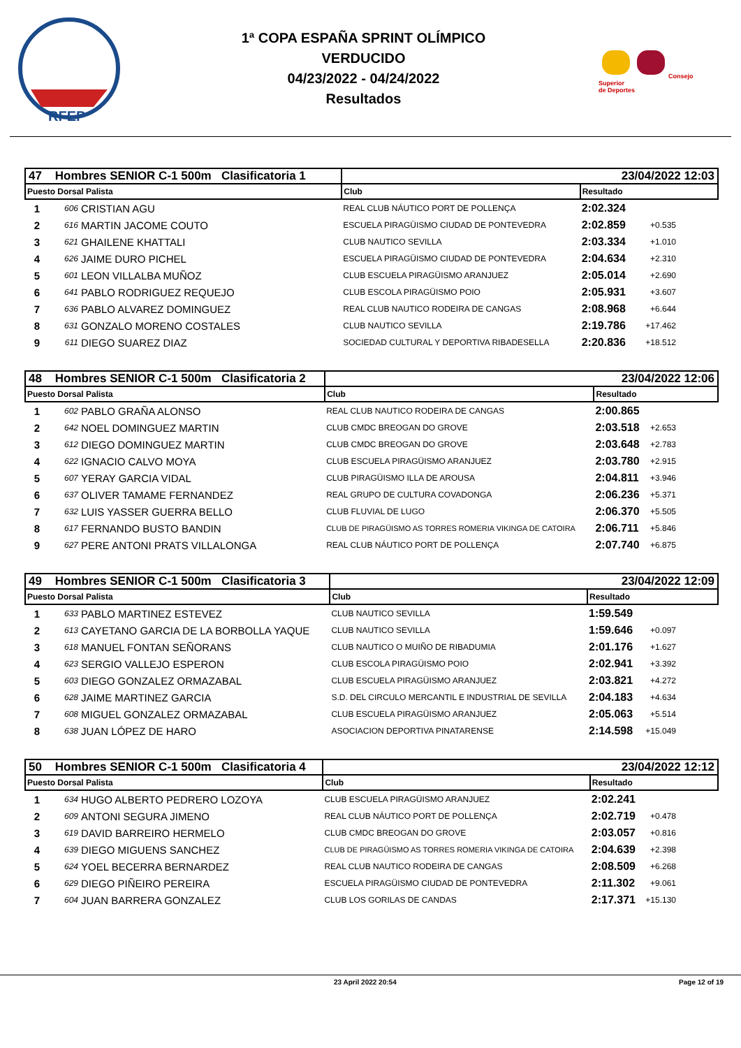RFEP
1ª COPA ESPAÑA SPRINT OLÍMPICO
VERDUCIDO
04/23/2022 - 04/24/2022
Resultados
Consejo
Superior
de Deportes
| 47 Hombres SENIOR C-1 500m Clasificatoria 1 | | | 23/04/2022 12:03 | | |
| Puesto Dorsal Palista | | | Club | Resultado | |
| 1 | 606 | CRISTIAN AGU | REAL CLUB NÁUTICO PORT DE POLLENÇA | 2:02.324 | |
| 2 | 616 | MARTIN JACOME COUTO | ESCUELA PIRAGÜISMO CIUDAD DE PONTEVEDRA | 2:02.859 | +0.535 |
| 3 | 621 | GHAILENE KHATTALI | CLUB NAUTICO SEVILLA | 2:03.334 | +1.010 |
| 4 | 626 | JAIME DURO PICHEL | ESCUELA PIRAGÜISMO CIUDAD DE PONTEVEDRA | 2:04.634 | +2.310 |
| 5 | 601 | LEON VILLALBA MUÑOZ | CLUB ESCUELA PIRAGÜISMO ARANJUEZ | 2:05.014 | +2.690 |
| 6 | 641 | PABLO RODRIGUEZ REQUEJO | CLUB ESCOLA PIRAGÜISMO POIO | 2:05.931 | +3.607 |
| 7 | 636 | PABLO ALVAREZ DOMINGUEZ | REAL CLUB NAUTICO RODEIRA DE CANGAS | 2:08.968 | +6.644 |
| 8 | 631 | GONZALO MORENO COSTALES | CLUB NAUTICO SEVILLA | 2:19.786 | +17.462 |
| 9 | 611 | DIEGO SUAREZ DIAZ | SOCIEDAD CULTURAL Y DEPORTIVA RIBADESELLA | 2:20.836 | +18.512 |
| 48 Hombres SENIOR C-1 500m Clasificatoria 2 | | | 23/04/2022 12:06 | | |
| Puesto Dorsal Palista | | | Club | Resultado | |
| 1 | 602 | PABLO GRAÑA ALONSO | REAL CLUB NAUTICO RODEIRA DE CANGAS | 2:00.865 | |
| 2 | 642 | NOEL DOMINGUEZ MARTIN | CLUB CMDC BREOGAN DO GROVE | 2:03.518 | +2.653 |
| 3 | 612 | DIEGO DOMINGUEZ MARTIN | CLUB CMDC BREOGAN DO GROVE | 2:03.648 | +2.783 |
| 4 | 622 | IGNACIO CALVO MOYA | CLUB ESCUELA PIRAGÜISMO ARANJUEZ | 2:03.780 | +2.915 |
| 5 | 607 | YERAY GARCIA VIDAL | CLUB PIRAGÜISMO ILLA DE AROUSA | 2:04.811 | +3.946 |
| 6 | 637 | OLIVER TAMAME FERNANDEZ | REAL GRUPO DE CULTURA COVADONGA | 2:06.236 | +5.371 |
| 7 | 632 | LUIS YASSER GUERRA BELLO | CLUB FLUVIAL DE LUGO | 2:06.370 | +5.505 |
| 8 | 617 | FERNANDO BUSTO BANDIN | CLUB DE PIRAGÜISMO AS TORRES ROMERIA VIKINGA DE CATOIRA | 2:06.711 | +5.846 |
| 9 | 627 | PERE ANTONI PRATS VILLALONGA | REAL CLUB NÁUTICO PORT DE POLLENÇA | 2:07.740 | +6.875 |
| 49 Hombres SENIOR C-1 500m Clasificatoria 3 | | | 23/04/2022 12:09 | | |
| Puesto Dorsal Palista | | | Club | Resultado | |
| 1 | 633 | PABLO MARTINEZ ESTEVEZ | CLUB NAUTICO SEVILLA | 1:59.549 | |
| 2 | 613 | CAYETANO GARCIA DE LA BORBOLLA YAQUE | CLUB NAUTICO SEVILLA | 1:59.646 | +0.097 |
| 3 | 618 | MANUEL FONTAN SEÑORANS | CLUB NAUTICO O MUIÑO DE RIBADUMIA | 2:01.176 | +1.627 |
| 4 | 623 | SERGIO VALLEJO ESPERON | CLUB ESCOLA PIRAGÜISMO POIO | 2:02.941 | +3.392 |
| 5 | 603 | DIEGO GONZALEZ ORMAZABAL | CLUB ESCUELA PIRAGÜISMO ARANJUEZ | 2:03.821 | +4.272 |
| 6 | 628 | JAIME MARTINEZ GARCIA | S.D. DEL CIRCULO MERCANTIL E INDUSTRIAL DE SEVILLA | 2:04.183 | +4.634 |
| 7 | 608 | MIGUEL GONZALEZ ORMAZABAL | CLUB ESCUELA PIRAGÜISMO ARANJUEZ | 2:05.063 | +5.514 |
| 8 | 638 | JUAN LÓPEZ DE HARO | ASOCIACION DEPORTIVA PINATARENSE | 2:14.598 | +15.049 |
| 50 Hombres SENIOR C-1 500m Clasificatoria 4 | | | 23/04/2022 12:12 | | |
| Puesto Dorsal Palista | | | Club | Resultado | |
| 1 | 634 | HUGO ALBERTO PEDRERO LOZOYA | CLUB ESCUELA PIRAGÜISMO ARANJUEZ | 2:02.241 | |
| 2 | 609 | ANTONI SEGURA JIMENO | REAL CLUB NÁUTICO PORT DE POLLENÇA | 2:02.719 | +0.478 |
| 3 | 619 | DAVID BARREIRO HERMELO | CLUB CMDC BREOGAN DO GROVE | 2:03.057 | +0.816 |
| 4 | 639 | DIEGO MIGUENS SANCHEZ | CLUB DE PIRAGÜISMO AS TORRES ROMERIA VIKINGA DE CATOIRA | 2:04.639 | +2.398 |
| 5 | 624 | YOEL BECERRA BERNARDEZ | REAL CLUB NAUTICO RODEIRA DE CANGAS | 2:08.509 | +6.268 |
| 6 | 629 | DIEGO PIÑEIRO PEREIRA | ESCUELA PIRAGÜISMO CIUDAD DE PONTEVEDRA | 2:11.302 | +9.061 |
| 7 | 604 | JUAN BARRERA GONZALEZ | CLUB LOS GORILAS DE CANDAS | 2:17.371 | +15.130 |
23 April 2022 20:54 Page 12 of 19